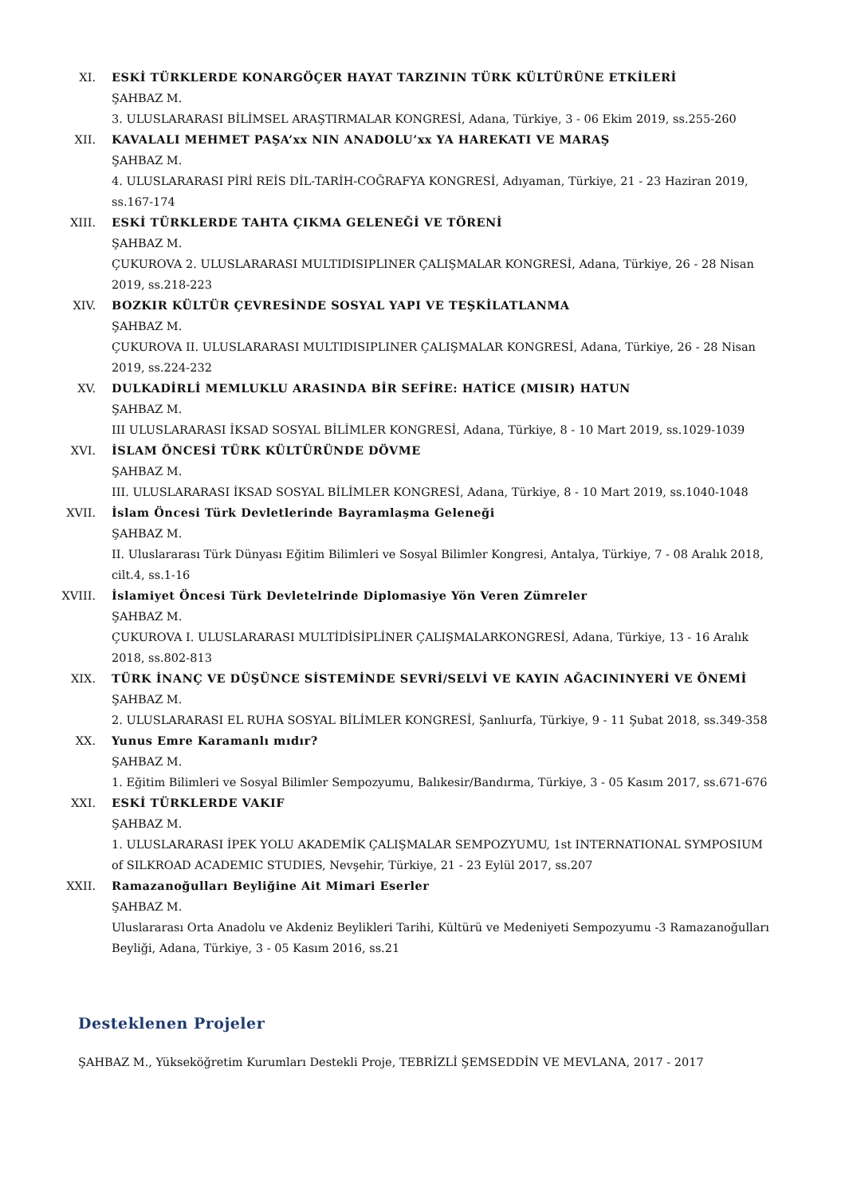XI. ESKİ TÜRKLERDE KONARGÖÇER HAYAT TARZININ TÜRK KÜLTÜRÜNE ETKİLERİ
ŞAHBAZ M.
3. ULUSLARARASI BİLİMSEL ARAŞTIRMALAR KONGRESİ, Adana, Türkiye, 3 - 06 Ekim 2019, ss.255-260
XII. KAVALALI MEHMET PAŞA’xx NIN ANADOLU’xx YA HAREKATI VE MARAŞ
ŞAHBAZ M.
4. ULUSLARARASI PİRİ REİS DİL-TARİH-COĞRAFYA KONGRESİ, Adıyaman, Türkiye, 21 - 23 Haziran 2019, ss.167-174
XIII. ESKİ TÜRKLERDE TAHTA ÇIKMA GELENEĞİ VE TÖRENİ
ŞAHBAZ M.
ÇUKUROVA 2. ULUSLARARASI MULTIDISIPLINER ÇALIŞMALAR KONGRESİ, Adana, Türkiye, 26 - 28 Nisan 2019, ss.218-223
XIV. BOZKIR KÜLTÜR ÇEVRESİNDE SOSYAL YAPI VE TEŞKİLATLANMA
ŞAHBAZ M.
ÇUKUROVA II. ULUSLARARASI MULTIDISIPLINER ÇALIŞMALAR KONGRESİ, Adana, Türkiye, 26 - 28 Nisan 2019, ss.224-232
XV. DULKADİRLİ MEMLUKLU ARASINDA BİR SEFİRE: HATİCE (MISIR) HATUN
ŞAHBAZ M.
III ULUSLARARASI İKSAD SOSYAL BİLİMLER KONGRESİ, Adana, Türkiye, 8 - 10 Mart 2019, ss.1029-1039
XVI. İSLAM ÖNCESİ TÜRK KÜLTÜRÜNDE DÖVME
ŞAHBAZ M.
III. ULUSLARARASI İKSAD SOSYAL BİLİMLER KONGRESİ, Adana, Türkiye, 8 - 10 Mart 2019, ss.1040-1048
XVII. İslam Öncesi Türk Devletlerinde Bayramlaşma Geleneği
ŞAHBAZ M.
II. Uluslararası Türk Dünyası Eğitim Bilimleri ve Sosyal Bilimler Kongresi, Antalya, Türkiye, 7 - 08 Aralık 2018, cilt.4, ss.1-16
XVIII. İslamiyet Öncesi Türk Devletelrinde Diplomasiye Yön Veren Zümreler
ŞAHBAZ M.
ÇUKUROVA I. ULUSLARARASI MULTİDİSİPLİNER ÇALIŞMALARKONGRESİ, Adana, Türkiye, 13 - 16 Aralık 2018, ss.802-813
XIX. TÜRK İNANÇ VE DÜŞÜNCE SİSTEMİNDE SEVRİ/SELVİ VE KAYIN AĞACININYERİ VE ÖNEMİ
ŞAHBAZ M.
2. ULUSLARARASI EL RUHA SOSYAL BİLİMLER KONGRESİ, Şanlıurfa, Türkiye, 9 - 11 Şubat 2018, ss.349-358
XX. Yunus Emre Karamanlı mıdır?
ŞAHBAZ M.
1. Eğitim Bilimleri ve Sosyal Bilimler Sempozyumu, Balıkesir/Bandırma, Türkiye, 3 - 05 Kasım 2017, ss.671-676
XXI. ESKİ TÜRKLERDE VAKIF
ŞAHBAZ M.
1. ULUSLARARASI İPEK YOLU AKADEMİK ÇALIŞMALAR SEMPOZYUMU, 1st INTERNATIONAL SYMPOSIUM of SILKROAD ACADEMIC STUDIES, Nevşehir, Türkiye, 21 - 23 Eylül 2017, ss.207
XXII. Ramazanoğulları Beyliğine Ait Mimari Eserler
ŞAHBAZ M.
Uluslararası Orta Anadolu ve Akdeniz Beylikleri Tarihi, Kültürü ve Medeniyeti Sempozyumu -3 Ramazanoğulları Beyliği, Adana, Türkiye, 3 - 05 Kasım 2016, ss.21
Desteklenen Projeler
ŞAHBAZ M., Yükseköğretim Kurumları Destekli Proje, TEBRİZLİ ŞEMSEDDİN VE MEVLANA, 2017 - 2017